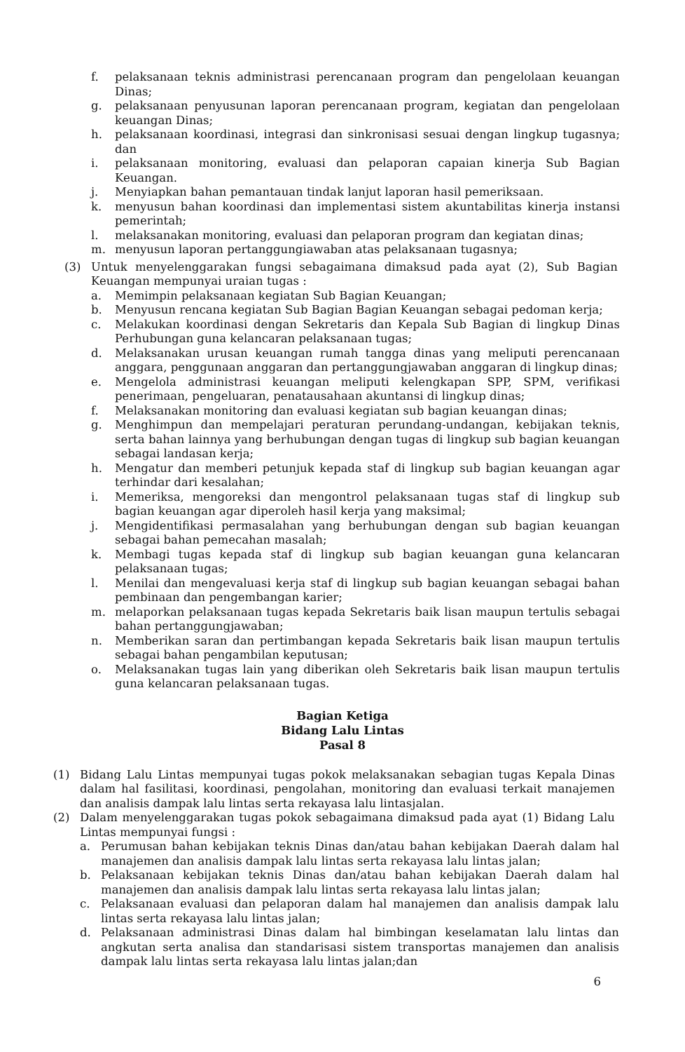f. pelaksanaan teknis administrasi perencanaan program dan pengelolaan keuangan Dinas;
g. pelaksanaan penyusunan laporan perencanaan program, kegiatan dan pengelolaan keuangan Dinas;
h. pelaksanaan koordinasi, integrasi dan sinkronisasi sesuai dengan lingkup tugasnya; dan
i. pelaksanaan monitoring, evaluasi dan pelaporan capaian kinerja Sub Bagian Keuangan.
j. Menyiapkan bahan pemantauan tindak lanjut laporan hasil pemeriksaan.
k. menyusun bahan koordinasi dan implementasi sistem akuntabilitas kinerja instansi pemerintah;
l. melaksanakan monitoring, evaluasi dan pelaporan program dan kegiatan dinas;
m. menyusun laporan pertanggungiawaban atas pelaksanaan tugasnya;
(3) Untuk menyelenggarakan fungsi sebagaimana dimaksud pada ayat (2), Sub Bagian Keuangan mempunyai uraian tugas :
a. Memimpin pelaksanaan kegiatan Sub Bagian Keuangan;
b. Menyusun rencana kegiatan Sub Bagian Bagian Keuangan sebagai pedoman kerja;
c. Melakukan koordinasi dengan Sekretaris dan Kepala Sub Bagian di lingkup Dinas Perhubungan guna kelancaran pelaksanaan tugas;
d. Melaksanakan urusan keuangan rumah tangga dinas yang meliputi perencanaan anggara, penggunaan anggaran dan pertanggungjawaban anggaran di lingkup dinas;
e. Mengelola administrasi keuangan meliputi kelengkapan SPP, SPM, verifikasi penerimaan, pengeluaran, penatausahaan akuntansi di lingkup dinas;
f. Melaksanakan monitoring dan evaluasi kegiatan sub bagian keuangan dinas;
g. Menghimpun dan mempelajari peraturan perundang-undangan, kebijakan teknis, serta bahan lainnya yang berhubungan dengan tugas di lingkup sub bagian keuangan sebagai landasan kerja;
h. Mengatur dan memberi petunjuk kepada staf di lingkup sub bagian keuangan agar terhindar dari kesalahan;
i. Memeriksa, mengoreksi dan mengontrol pelaksanaan tugas staf di lingkup sub bagian keuangan agar diperoleh hasil kerja yang maksimal;
j. Mengidentifikasi permasalahan yang berhubungan dengan sub bagian keuangan sebagai bahan pemecahan masalah;
k. Membagi tugas kepada staf di lingkup sub bagian keuangan guna kelancaran pelaksanaan tugas;
l. Menilai dan mengevaluasi kerja staf di lingkup sub bagian keuangan sebagai bahan pembinaan dan pengembangan karier;
m. melaporkan pelaksanaan tugas kepada Sekretaris baik lisan maupun tertulis sebagai bahan pertanggungjawaban;
n. Memberikan saran dan pertimbangan kepada Sekretaris baik lisan maupun tertulis sebagai bahan pengambilan keputusan;
o. Melaksanakan tugas lain yang diberikan oleh Sekretaris baik lisan maupun tertulis guna kelancaran pelaksanaan tugas.
Bagian Ketiga
Bidang Lalu Lintas
Pasal 8
(1) Bidang Lalu Lintas mempunyai tugas pokok melaksanakan sebagian tugas Kepala Dinas dalam hal fasilitasi, koordinasi, pengolahan, monitoring dan evaluasi terkait manajemen dan analisis dampak lalu lintas serta rekayasa lalu lintasjalan.
(2) Dalam menyelenggarakan tugas pokok sebagaimana dimaksud pada ayat (1) Bidang Lalu Lintas mempunyai fungsi :
a. Perumusan bahan kebijakan teknis Dinas dan/atau bahan kebijakan Daerah dalam hal manajemen dan analisis dampak lalu lintas serta rekayasa lalu lintas jalan;
b. Pelaksanaan kebijakan teknis Dinas dan/atau bahan kebijakan Daerah dalam hal manajemen dan analisis dampak lalu lintas serta rekayasa lalu lintas jalan;
c. Pelaksanaan evaluasi dan pelaporan dalam hal manajemen dan analisis dampak lalu lintas serta rekayasa lalu lintas jalan;
d. Pelaksanaan administrasi Dinas dalam hal bimbingan keselamatan lalu lintas dan angkutan serta analisa dan standarisasi sistem transportas manajemen dan analisis dampak lalu lintas serta rekayasa lalu lintas jalan;dan
6